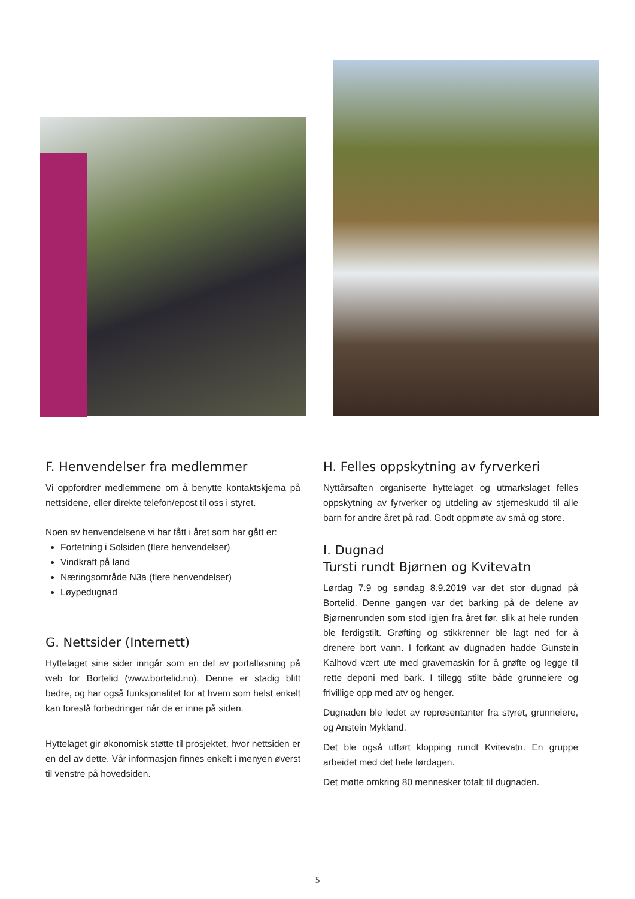F. Henvendelser fra medlemmer
Vi oppfordrer medlemmene om å benytte kontaktskjema på nettsidene, eller direkte telefon/epost til oss i styret.
Noen av henvendelsene vi har fått i året som har gått er:
Fortetning i Solsiden (flere henvendelser)
Vindkraft på land
Næringsområde N3a (flere henvendelser)
Løypedugnad
G. Nettsider (Internett)
Hyttelaget sine sider inngår som en del av portalløsning på web for Bortelid (www.bortelid.no). Denne er stadig blitt bedre, og har også funksjonalitet for at hvem som helst enkelt kan foreslå forbedringer når de er inne på siden.
Hyttelaget gir økonomisk støtte til prosjektet, hvor nettsiden er en del av dette. Vår informasjon finnes enkelt i menyen øverst til venstre på hovedsiden.
H. Felles oppskytning av fyrverkeri
Nyttårsaften organiserte hyttelaget og utmarkslaget felles oppskytning av fyrverker og utdeling av stjerneskudd til alle barn for andre året på rad. Godt oppmøte av små og store.
I. Dugnad
Tursti rundt Bjørnen og Kvitevatn
Lørdag 7.9 og søndag 8.9.2019 var det stor dugnad på Bortelid. Denne gangen var det barking på de delene av Bjørnenrunden som stod igjen fra året før, slik at hele runden ble ferdigstilt. Grøfting og stikkrenner ble lagt ned for å drenere bort vann. I forkant av dugnaden hadde Gunstein Kalhovd vært ute med gravemaskin for å grøfte og legge til rette deponi med bark. I tillegg stilte både grunneiere og frivillige opp med atv og henger.
Dugnaden ble ledet av representanter fra styret, grunneiere, og Anstein Mykland.
Det ble også utført klopping rundt Kvitevatn. En gruppe arbeidet med det hele lørdagen.
Det møtte omkring 80 mennesker totalt til dugnaden.
5